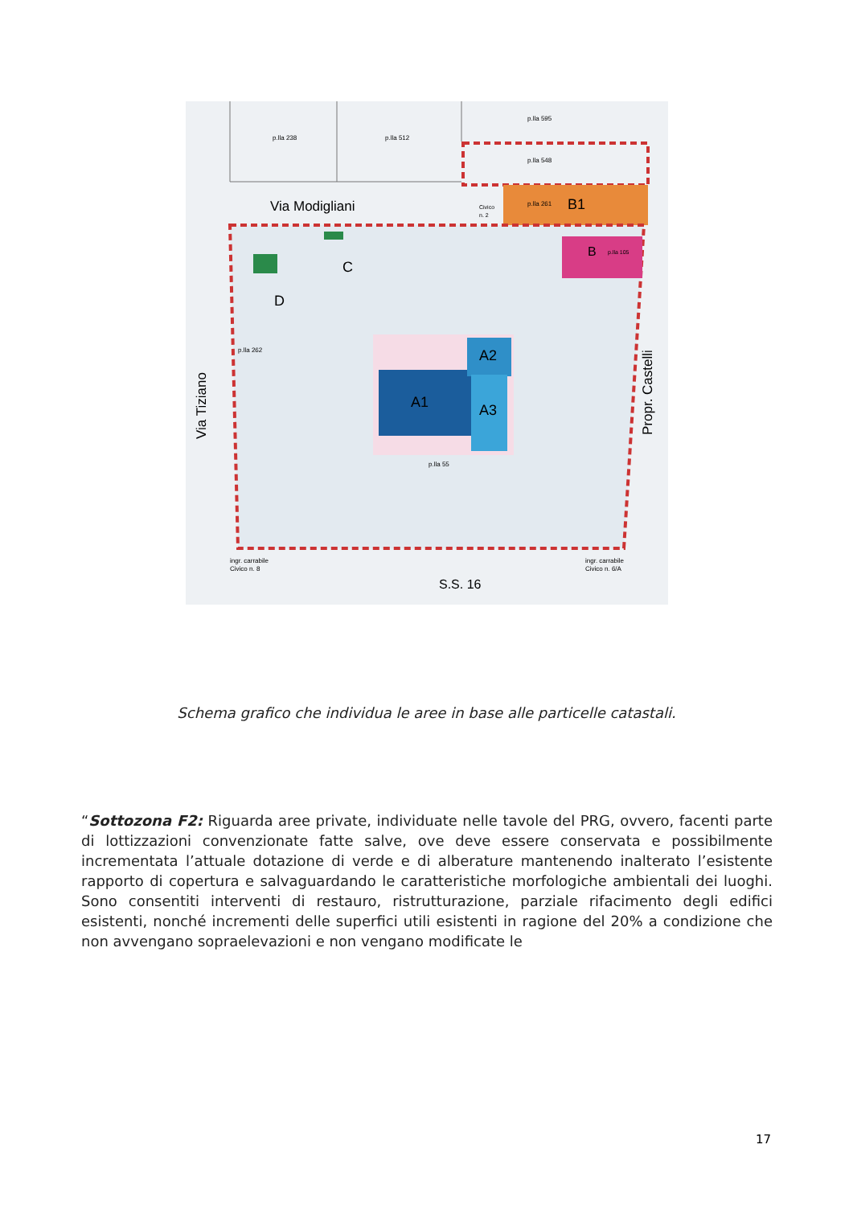p.lla 238
p.lla 512
p.lla 595
p.lla 548
p.lla 261
B1
Via Modigliani
Civico
n. 2
B
p.lla 105
C
D
A1
A2
A3
p.lla 262
p.lla 55
Via Tiziano
Propr. Castelli
ingr. carrabile
Civico n. 8
ingr. carrabile
Civico n. 6/A
S.S. 16
Schema grafico che individua le aree in base alle particelle catastali.
“Sottozona F2: Riguarda aree private, individuate nelle tavole del PRG, ovvero, facenti parte di lottizzazioni convenzionate fatte salve, ove deve essere conservata e possibilmente incrementata l’attuale dotazione di verde e di alberature mantenendo inalterato l’esistente rapporto di copertura e salvaguardando le caratteristiche morfologiche ambientali dei luoghi. Sono consentiti interventi di restauro, ristrutturazione, parziale rifacimento degli edifici esistenti, nonché incrementi delle superfici utili esistenti in ragione del 20% a condizione che non avvengano sopraelevazioni e non vengano modificate le
17